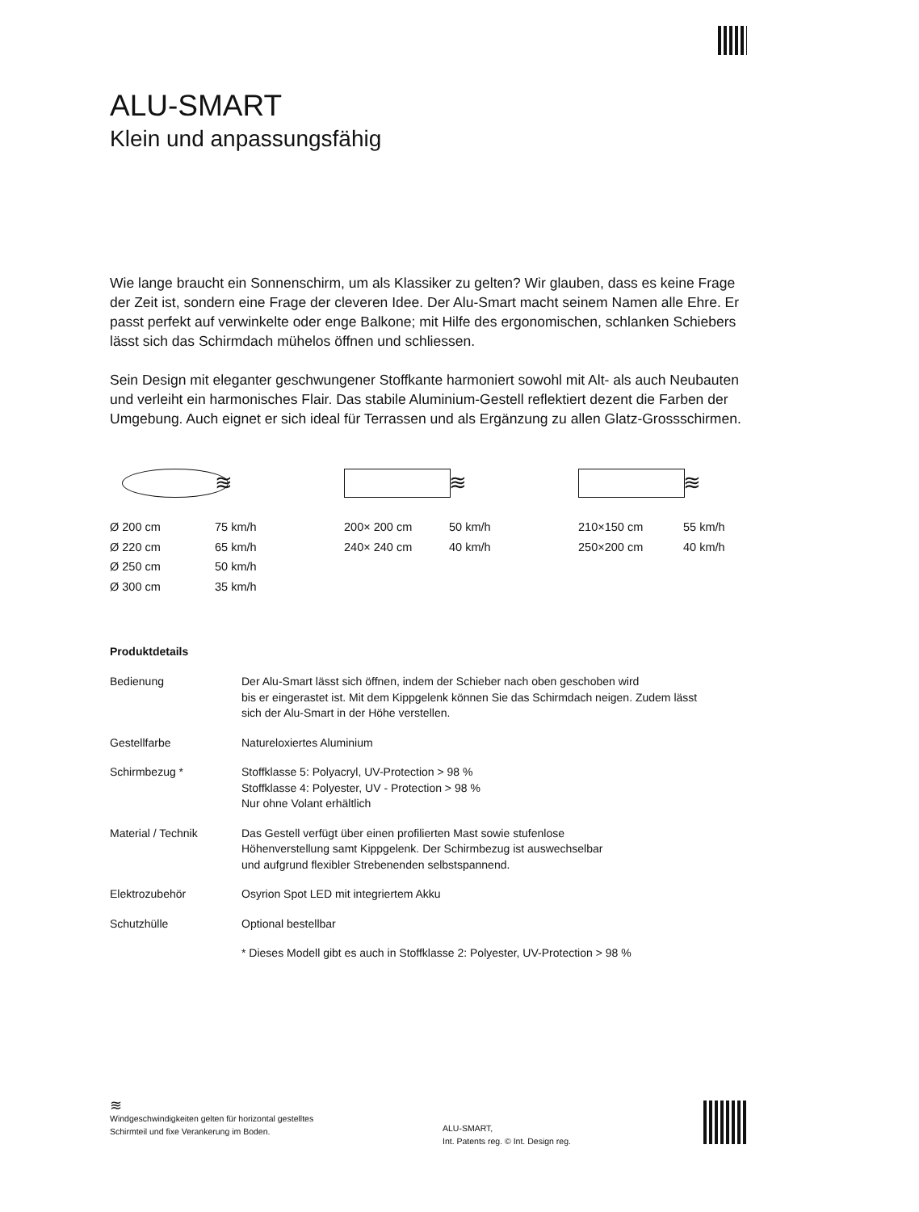ALU-SMART
Klein und anpassungsfähig
Wie lange braucht ein Sonnenschirm, um als Klassiker zu gelten? Wir glauben, dass es keine Frage der Zeit ist, sondern eine Frage der cleveren Idee. Der Alu-Smart macht seinem Namen alle Ehre. Er passt perfekt auf verwinkelte oder enge Balkone; mit Hilfe des ergonomischen, schlanken Schiebers lässt sich das Schirmdach mühelos öffnen und schliessen.
Sein Design mit eleganter geschwungener Stoffkante harmoniert sowohl mit Alt- als auch Neubauten und verleiht ein harmonisches Flair. Das stabile Aluminium-Gestell reflektiert dezent die Farben der Umgebung. Auch eignet er sich ideal für Terrassen und als Ergänzung zu allen Glatz-Grossschirmen.
Ø 200 cm
Ø 220 cm
Ø 250 cm
Ø 300 cm
≋
75 km/h
65 km/h
50 km/h
35 km/h
200× 200 cm
240× 240 cm
≋
50 km/h
40 km/h
210×150 cm
250×200 cm
≋
55 km/h
40 km/h
Produktdetails
| Bedienung | Der Alu-Smart lässt sich öffnen, indem der Schieber nach oben geschoben wird bis er eingerastet ist. Mit dem Kippgelenk können Sie das Schirmdach neigen. Zudem lässt sich der Alu-Smart in der Höhe verstellen. |
| Gestellfarbe | Natureloxiertes Aluminium |
| Schirmbezug * | Stoffklasse 5: Polyacryl, UV-Protection > 98 % Stoffklasse 4: Polyester, UV - Protection > 98 % Nur ohne Volant erhältlich |
| Material / Technik | Das Gestell verfügt über einen profilierten Mast sowie stufenlose Höhenverstellung samt Kippgelenk. Der Schirmbezug ist auswechselbar und aufgrund flexibler Strebenenden selbstspannend. |
| Elektrozubehör | Osyrion Spot LED mit integriertem Akku |
| Schutzhülle | Optional bestellbar |
| | * Dieses Modell gibt es auch in Stoffklasse 2: Polyester, UV-Protection > 98 % |
≋
Windgeschwindigkeiten gelten für horizontal gestelltes
Schirmteil und fixe Verankerung im Boden.
ALU-SMART,
Int. Patents reg. © Int. Design reg.